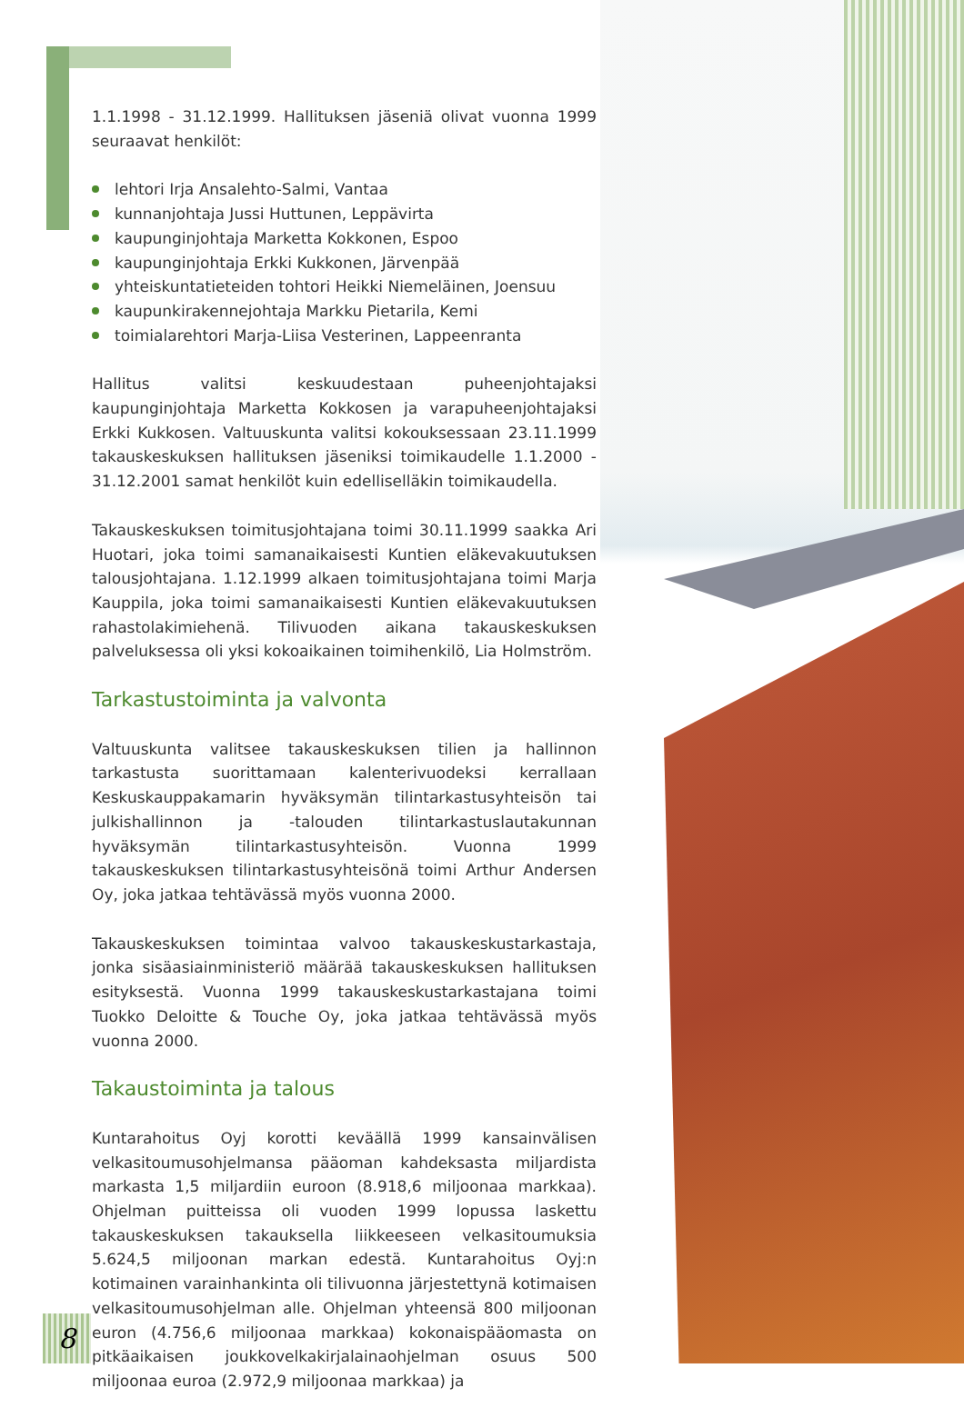1.1.1998 - 31.12.1999. Hallituksen jäseniä olivat vuonna 1999 seuraavat henkilöt:
lehtori Irja Ansalehto-Salmi, Vantaa
kunnanjohtaja Jussi Huttunen, Leppävirta
kaupunginjohtaja Marketta Kokkonen, Espoo
kaupunginjohtaja Erkki Kukkonen, Järvenpää
yhteiskuntatieteiden tohtori Heikki Niemeläinen, Joensuu
kaupunkirakennejohtaja Markku Pietarila, Kemi
toimialarehtori Marja-Liisa Vesterinen, Lappeenranta
Hallitus valitsi keskuudestaan puheenjohtajaksi kaupunginjohtaja Marketta Kokkosen ja varapuheenjohtajaksi Erkki Kukkosen. Valtuuskunta valitsi kokouksessaan 23.11.1999 takauskeskuksen hallituksen jäseniksi toimikaudelle 1.1.2000 - 31.12.2001 samat henkilöt kuin edellisellä­kin toimikaudella.
Takauskeskuksen toimitusjohtajana toimi 30.11.1999 saakka Ari Huotari, joka toimi samanaikaisesti Kuntien eläkevakuutuksen talousjohtajana. 1.12.1999 alkaen toimitusjohtajana toimi Marja Kauppila, joka toimi samanaikaisesti Kuntien eläkevakuutuksen rahastolakimiehenä. Tilivuoden aikana takauskeskuksen palveluksessa oli yksi kokoaikainen toimihenkilö, Lia Holmström.
Tarkastustoiminta ja valvonta
Valtuuskunta valitsee takauskeskuksen tilien ja hallinnon tarkastusta suorittamaan kalenterivuodeksi kerrallaan Keskuskauppakamarin hyväksymän tilintarkastusyhteisön tai julkishallinnon ja -talouden tilintarkastuslautakunnan hyväksymän tilintarkastusyhteisön. Vuonna 1999 takauskeskuksen tilintarkastusyhteisönä toimi Arthur Andersen Oy, joka jatkaa tehtävässä myös vuonna 2000.
Takauskeskuksen toimintaa valvoo takauskeskustarkastaja, jonka sisäasiainministeriö määrää takauskeskuksen hallituksen esityksestä. Vuonna 1999 takauskeskustarkastajana toimi Tuokko Deloitte & Touche Oy, joka jatkaa tehtävässä myös vuonna 2000.
Takaustoiminta ja talous
Kuntarahoitus Oyj korotti keväällä 1999 kansainvälisen velkasitoumusohjelmansa pääoman kahdeksasta miljardista markasta 1,5 miljardiin euroon (8.918,6 miljoonaa markkaa). Ohjelman puitteissa oli vuoden 1999 lopussa laskettu takauskeskuksen takauksella liikkeeseen velkasitoumuksia 5.624,5 miljoonan markan edestä. Kuntarahoitus Oyj:n kotimainen varainhankinta oli tilivuonna järjestettynä kotimaisen velkasitoumusohjelman alle. Ohjelman yhteensä 800 miljoonan euron (4.756,6 miljoonaa markkaa) kokonaispääomasta on pitkäaikaisen joukkovelkakirjalainaohjelman osuus 500 miljoonaa euroa (2.972,9 miljoonaa markkaa) ja
8